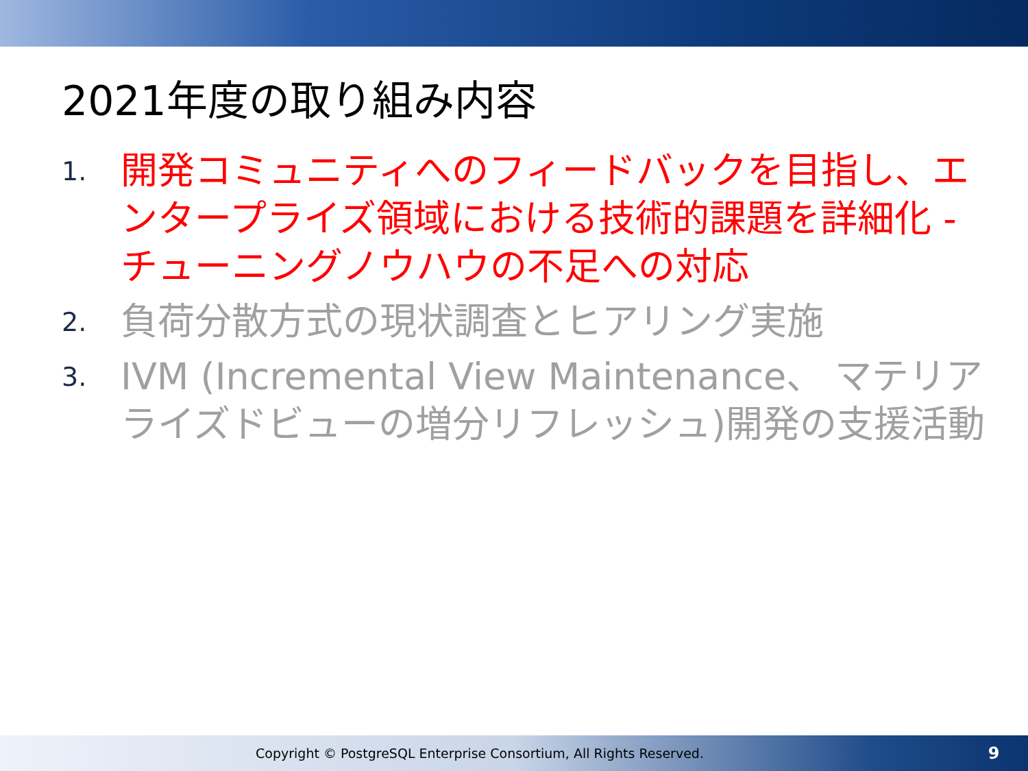2021年度の取り組み内容
1. 開発コミュニティへのフィードバックを目指し、エンタープライズ領域における技術的課題を詳細化 - チューニングノウハウの不足への対応
2. 負荷分散方式の現状調査とヒアリング実施
3. IVM (Incremental View Maintenance、 マテリアライズドビューの増分リフレッシュ)開発の支援活動
Copyright © PostgreSQL Enterprise Consortium, All Rights Reserved. 9